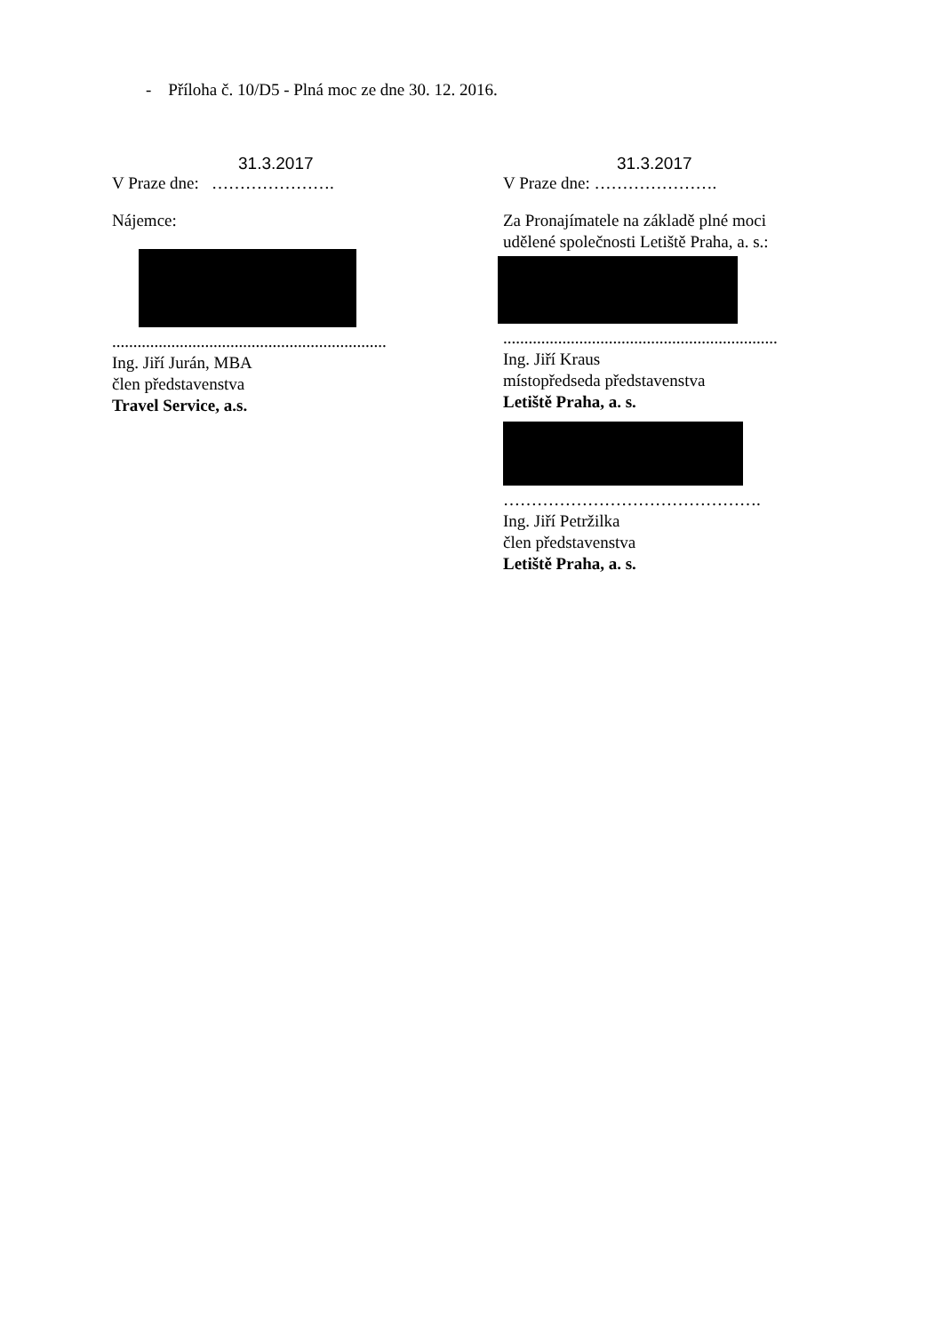- Příloha č. 10/D5 - Plná moc ze dne 30. 12. 2016.
31.3.2017
V Praze dne: ………………….
Nájemce:
.................................................................
Ing. Jiří Jurán, MBA
člen představenstva
Travel Service, a.s.
31.3.2017
V Praze dne: ………………….
Za Pronajímatele na základě plné moci
udělené společnosti Letiště Praha, a. s.:
.................................................................
Ing. Jiří Kraus
místopředseda představenstva
Letiště Praha, a. s.
……………………………………….
Ing. Jiří Petržilka
člen představenstva
Letiště Praha, a. s.